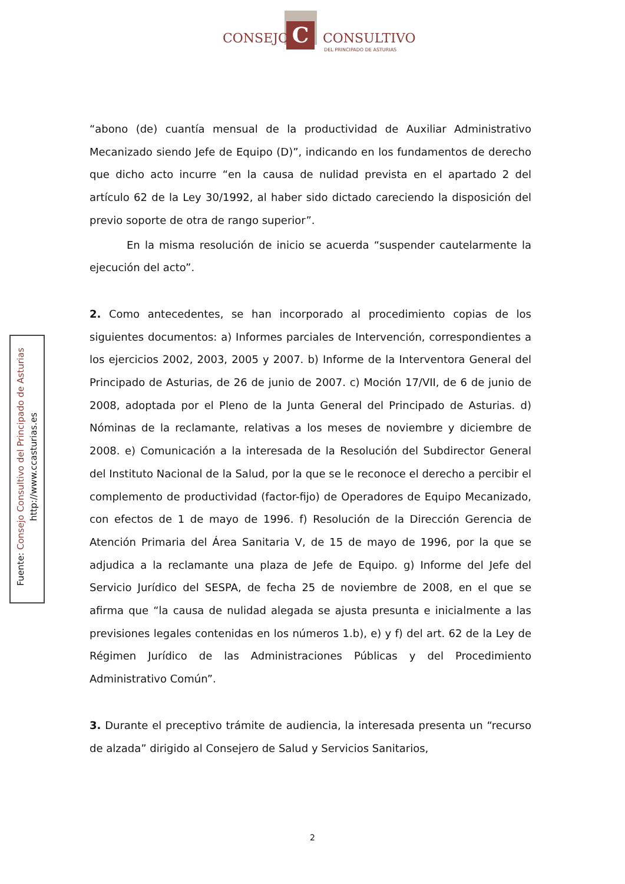C
CONSEJO CONSULTIVO
DEL PRINCIPADO DE ASTURIAS
Fuente: Consejo Consultivo del Principado de Asturias
http://www.ccasturias.es
“abono (de) cuantía mensual de la productividad de Auxiliar Administrativo Mecanizado siendo Jefe de Equipo (D)”, indicando en los fundamentos de derecho que dicho acto incurre “en la causa de nulidad prevista en el apartado 2 del artículo 62 de la Ley 30/1992, al haber sido dictado careciendo la disposición del previo soporte de otra de rango superior”.
En la misma resolución de inicio se acuerda “suspender cautelarmente la ejecución del acto”.
2. Como antecedentes, se han incorporado al procedimiento copias de los siguientes documentos: a) Informes parciales de Intervención, correspondientes a los ejercicios 2002, 2003, 2005 y 2007. b) Informe de la Interventora General del Principado de Asturias, de 26 de junio de 2007. c) Moción 17/VII, de 6 de junio de 2008, adoptada por el Pleno de la Junta General del Principado de Asturias. d) Nóminas de la reclamante, relativas a los meses de noviembre y diciembre de 2008. e) Comunicación a la interesada de la Resolución del Subdirector General del Instituto Nacional de la Salud, por la que se le reconoce el derecho a percibir el complemento de productividad (factor-fijo) de Operadores de Equipo Mecanizado, con efectos de 1 de mayo de 1996. f) Resolución de la Dirección Gerencia de Atención Primaria del Área Sanitaria V, de 15 de mayo de 1996, por la que se adjudica a la reclamante una plaza de Jefe de Equipo. g) Informe del Jefe del Servicio Jurídico del SESPA, de fecha 25 de noviembre de 2008, en el que se afirma que “la causa de nulidad alegada se ajusta presunta e inicialmente a las previsiones legales contenidas en los números 1.b), e) y f) del art. 62 de la Ley de Régimen Jurídico de las Administraciones Públicas y del Procedimiento Administrativo Común”.
3. Durante el preceptivo trámite de audiencia, la interesada presenta un “recurso de alzada” dirigido al Consejero de Salud y Servicios Sanitarios,
2